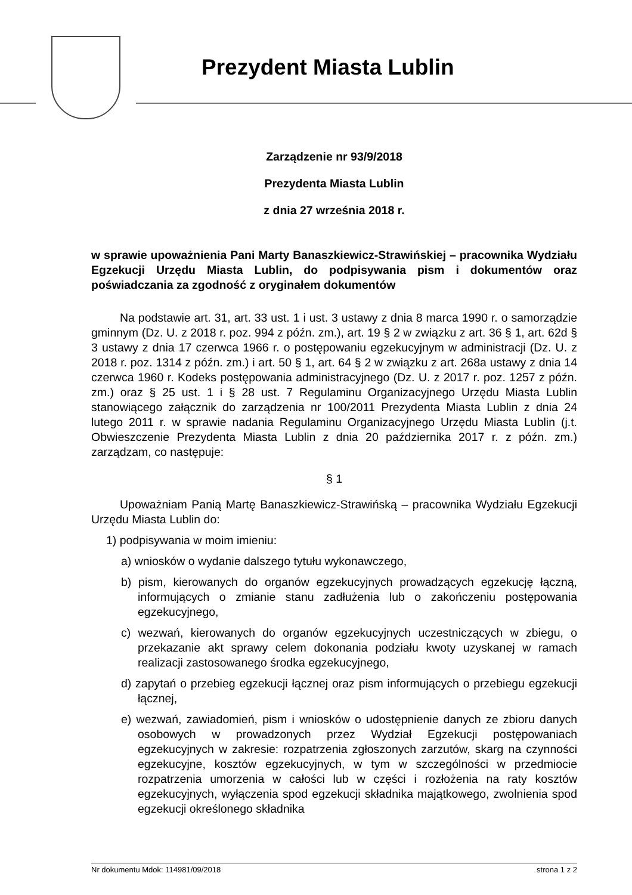Prezydent Miasta Lublin
Zarządzenie nr 93/9/2018
Prezydenta Miasta Lublin
z dnia 27 września 2018 r.
w sprawie upoważnienia Pani Marty Banaszkiewicz-Strawińskiej – pracownika Wydziału Egzekucji Urzędu Miasta Lublin, do podpisywania pism i dokumentów oraz poświadczania za zgodność z oryginałem dokumentów
Na podstawie art. 31, art. 33 ust. 1 i ust. 3 ustawy z dnia 8 marca 1990 r. o samorządzie gminnym (Dz. U. z 2018 r. poz. 994 z późn. zm.), art. 19 § 2 w związku z art. 36 § 1, art. 62d § 3 ustawy z dnia 17 czerwca 1966 r. o postępowaniu egzekucyjnym w administracji (Dz. U. z 2018 r. poz. 1314 z późn. zm.) i art. 50 § 1, art. 64 § 2 w związku z art. 268a ustawy z dnia 14 czerwca 1960 r. Kodeks postępowania administracyjnego (Dz. U. z 2017 r. poz. 1257 z późn. zm.) oraz § 25 ust. 1 i § 28 ust. 7 Regulaminu Organizacyjnego Urzędu Miasta Lublin stanowiącego załącznik do zarządzenia nr 100/2011 Prezydenta Miasta Lublin z dnia 24 lutego 2011 r. w sprawie nadania Regulaminu Organizacyjnego Urzędu Miasta Lublin (j.t. Obwieszczenie Prezydenta Miasta Lublin z dnia 20 października 2017 r. z późn. zm.) zarządzam, co następuje:
§ 1
Upoważniam Panią Martę Banaszkiewicz-Strawińską – pracownika Wydziału Egzekucji Urzędu Miasta Lublin do:
1) podpisywania w moim imieniu:
a) wniosków o wydanie dalszego tytułu wykonawczego,
b) pism, kierowanych do organów egzekucyjnych prowadzących egzekucję łączną, informujących o zmianie stanu zadłużenia lub o zakończeniu postępowania egzekucyjnego,
c) wezwań, kierowanych do organów egzekucyjnych uczestniczących w zbiegu, o przekazanie akt sprawy celem dokonania podziału kwoty uzyskanej w ramach realizacji zastosowanego środka egzekucyjnego,
d) zapytań o przebieg egzekucji łącznej oraz pism informujących o przebiegu egzekucji łącznej,
e) wezwań, zawiadomień, pism i wniosków o udostępnienie danych ze zbioru danych osobowych w prowadzonych przez Wydział Egzekucji postępowaniach egzekucyjnych w zakresie: rozpatrzenia zgłoszonych zarzutów, skarg na czynności egzekucyjne, kosztów egzekucyjnych, w tym w szczególności w przedmiocie rozpatrzenia umorzenia w całości lub w części i rozłożenia na raty kosztów egzekucyjnych, wyłączenia spod egzekucji składnika majątkowego, zwolnienia spod egzekucji określonego składnika
Nr dokumentu Mdok: 114981/09/2018 strona 1 z 2